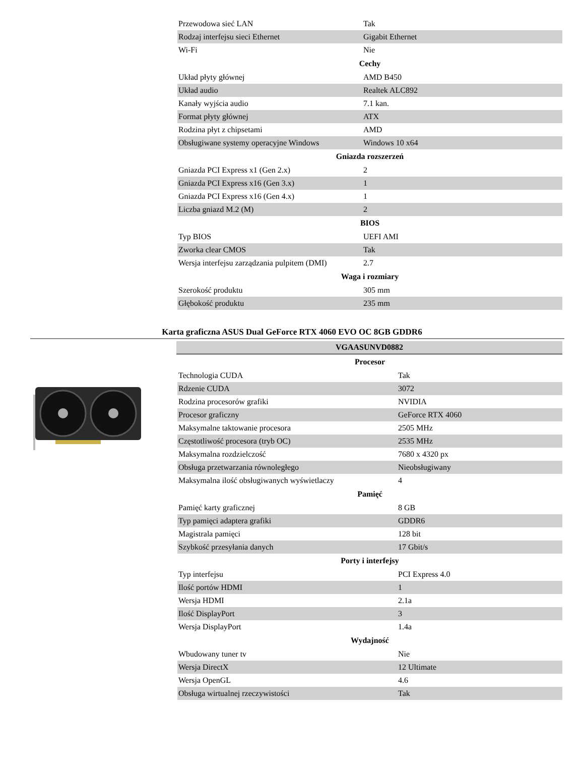| Przewodowa sieć LAN | Tak |
| Rodzaj interfejsu sieci Ethernet | Gigabit Ethernet |
| Wi-Fi | Nie |
| Cechy | |
| Układ płyty głównej | AMD B450 |
| Układ audio | Realtek ALC892 |
| Kanały wyjścia audio | 7.1 kan. |
| Format płyty głównej | ATX |
| Rodzina płyt z chipsetami | AMD |
| Obsługiwane systemy operacyjne Windows | Windows 10 x64 |
| Gniazda rozszerzeń | |
| Gniazda PCI Express x1 (Gen 2.x) | 2 |
| Gniazda PCI Express x16 (Gen 3.x) | 1 |
| Gniazda PCI Express x16 (Gen 4.x) | 1 |
| Liczba gniazd M.2 (M) | 2 |
| BIOS | |
| Typ BIOS | UEFI AMI |
| Zworka clear CMOS | Tak |
| Wersja interfejsu zarządzania pulpitem (DMI) | 2.7 |
| Waga i rozmiary | |
| Szerokość produktu | 305 mm |
| Głębokość produktu | 235 mm |
Karta graficzna ASUS Dual GeForce RTX 4060 EVO OC 8GB GDDR6
VGAASUNVD0882
| Procesor | |
| --- | --- |
| Technologia CUDA | Tak |
| Rdzenie CUDA | 3072 |
| Rodzina procesorów grafiki | NVIDIA |
| Procesor graficzny | GeForce RTX 4060 |
| Maksymalne taktowanie procesora | 2505 MHz |
| Częstotliwość procesora (tryb OC) | 2535 MHz |
| Maksymalna rozdzielczość | 7680 x 4320 px |
| Obsługa przetwarzania równoległego | Nieobsługiwany |
| Maksymalna ilość obsługiwanych wyświetlaczy | 4 |
| Pamięć | |
| Pamięć karty graficznej | 8 GB |
| Typ pamięci adaptera grafiki | GDDR6 |
| Magistrala pamięci | 128 bit |
| Szybkość przesyłania danych | 17 Gbit/s |
| Porty i interfejsy | |
| Typ interfejsu | PCI Express 4.0 |
| Ilość portów HDMI | 1 |
| Wersja HDMI | 2.1a |
| Ilość DisplayPort | 3 |
| Wersja DisplayPort | 1.4a |
| Wydajność | |
| Wbudowany tuner tv | Nie |
| Wersja DirectX | 12 Ultimate |
| Wersja OpenGL | 4.6 |
| Obsługa wirtualnej rzeczywistości | Tak |